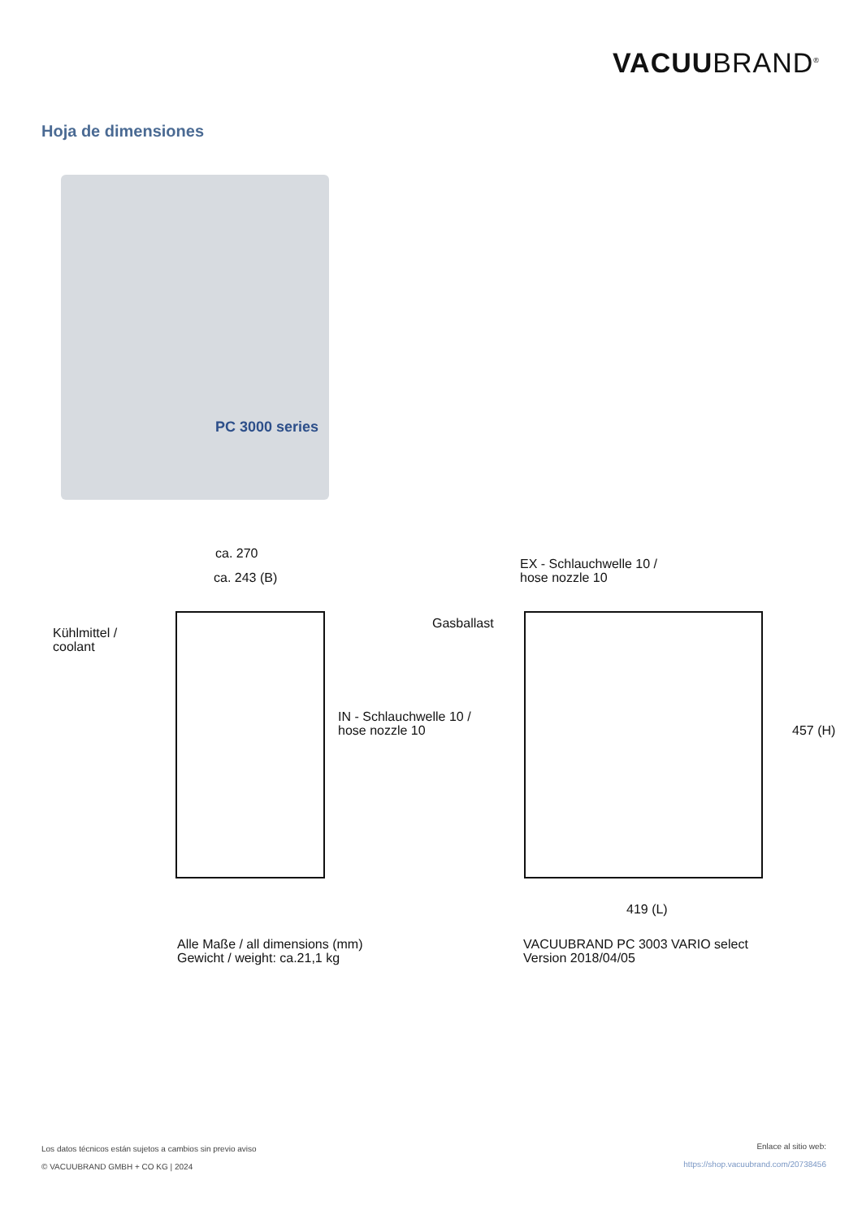VACUUBRAND<sup>®</sup>
Hoja de dimensiones
PC 3000 series
ca. 270
ca. 243 (B)
Kühlmittel /
coolant
Gasballast
EX - Schlauchwelle 10 /
hose nozzle 10
IN - Schlauchwelle 10 /
hose nozzle 10
457 (H)
419 (L)
Alle Maße / all dimensions (mm)
Gewicht / weight: ca.21,1 kg
VACUUBRAND PC 3003 VARIO select
Version 2018/04/05
Los datos técnicos están sujetos a cambios sin previo aviso
© VACUUBRAND GMBH + CO KG | 2024
Enlace al sitio web:
https://shop.vacuubrand.com/20738456